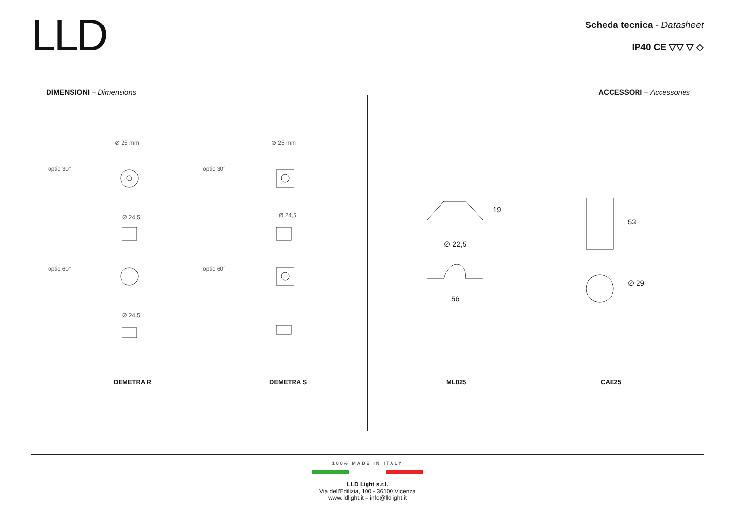LLD
Scheda tecnica - Datasheet
IP40 CE ▽▽ ▽ ◇
DIMENSIONI – Dimensions
⊘ 25 mm ⊘ 25 mm
optic 30° optic 30°
Ø 24,5 Ø 24,5
optic 60° optic 60°
Ø 24,5
DEMETRA R DEMETRA S
ACCESSORI – Accessories
19
∅ 22,5
56
53
∅ 29
ML025 CAE25
100% MADE IN ITALY
LLD Light s.r.l.
Via dell'Edilizia, 100 - 36100 Vicenza
www.lldlight.it – info@lldlight.it